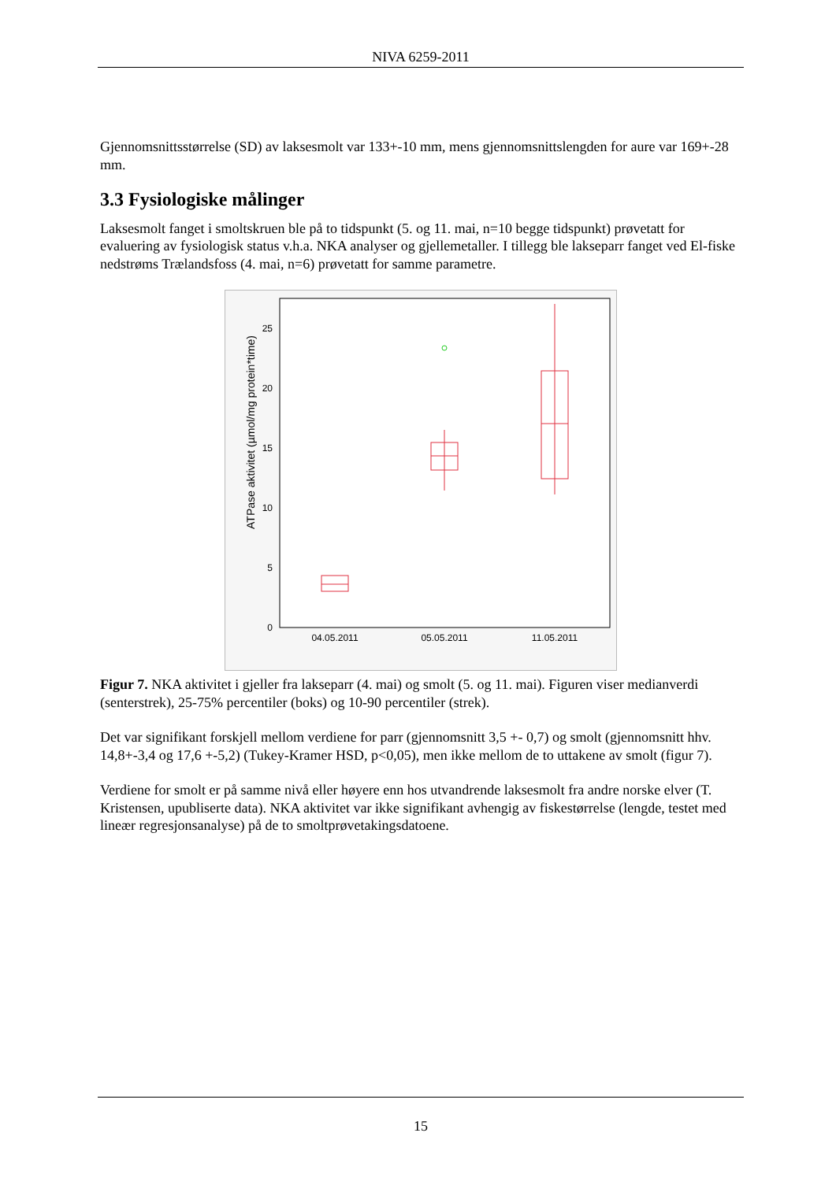NIVA 6259-2011
Gjennomsnittsstørrelse (SD) av laksesmolt var 133+-10 mm, mens gjennomsnittslengden for aure var 169+-28 mm.
3.3 Fysiologiske målinger
Laksesmolt fanget i smoltskruen ble på to tidspunkt (5. og 11. mai, n=10 begge tidspunkt) prøvetatt for evaluering av fysiologisk status v.h.a. NKA analyser og gjellemetaller. I tillegg ble lakseparr fanget ved El-fiske nedstrøms Trælandsfoss (4. mai, n=6) prøvetatt for samme parametre.
ATPase aktivitet (µmol/mg protein*time)
0
5
10
15
20
25
04.05.2011
05.05.2011
11.05.2011
Figur 7. NKA aktivitet i gjeller fra lakseparr (4. mai) og smolt (5. og 11. mai). Figuren viser medianverdi (senterstrek), 25-75% percentiler (boks) og 10-90 percentiler (strek).
Det var signifikant forskjell mellom verdiene for parr (gjennomsnitt 3,5 +- 0,7) og smolt (gjennomsnitt hhv. 14,8+-3,4 og 17,6 +-5,2) (Tukey-Kramer HSD, p<0,05), men ikke mellom de to uttakene av smolt (figur 7).
Verdiene for smolt er på samme nivå eller høyere enn hos utvandrende laksesmolt fra andre norske elver (T. Kristensen, upubliserte data). NKA aktivitet var ikke signifikant avhengig av fiskestørrelse (lengde, testet med lineær regresjonsanalyse) på de to smoltprøvetakingsdatoene.
15